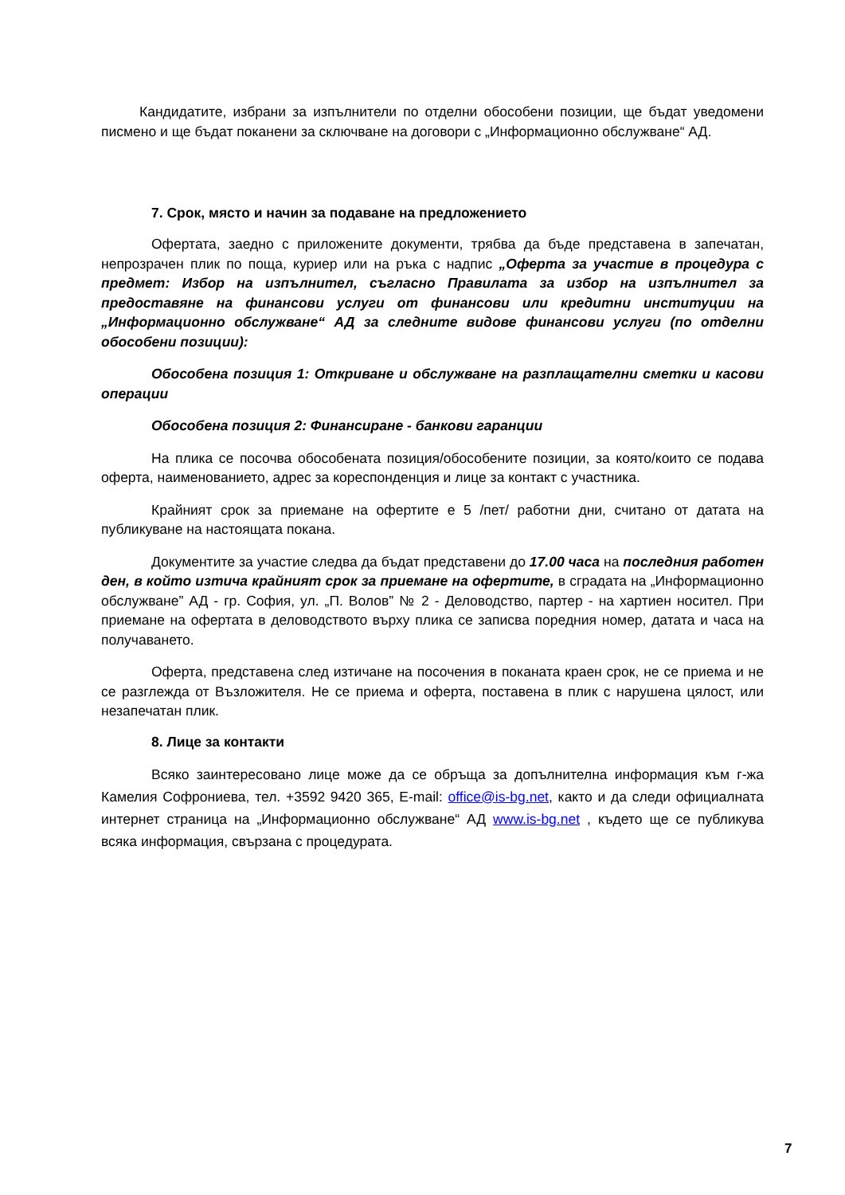Кандидатите, избрани за изпълнители по отделни обособени позиции, ще бъдат уведомени писмено и ще бъдат поканени за сключване на договори с „Информационно обслужване“ АД.
7. Срок, място и начин за подаване на предложението
Офертата, заедно с приложените документи, трябва да бъде представена в запечатан, непрозрачен плик по поща, куриер или на ръка с надпис „Оферта за участие в процедура с предмет: Избор на изпълнител, съгласно Правилата за избор на изпълнител за предоставяне на финансови услуги от финансови или кредитни институции на „Информационно обслужване“ АД за следните видове финансови услуги (по отделни обособени позиции):
Обособена позиция 1: Откриване и обслужване на разплащателни сметки и касови операции
Обособена позиция 2: Финансиране - банкови гаранции
На плика се посочва обособената позиция/обособените позиции, за която/които се подава оферта, наименованието, адрес за кореспонденция и лице за контакт с участника.
Крайният срок за приемане на офертите е 5 /пет/ работни дни, считано от датата на публикуване на настоящата покана.
Документите за участие следва да бъдат представени до 17.00 часа на последния работен ден, в който изтича крайният срок за приемане на офертите, в сградата на „Информационно обслужване” АД - гр. София, ул. „П. Волов” № 2 - Деловодство, партер - на хартиен носител. При приемане на офертата в деловодството върху плика се записва поредния номер, датата и часа на получаването.
Оферта, представена след изтичане на посочения в поканата краен срок, не се приема и не се разглежда от Възложителя. Не се приема и оферта, поставена в плик с нарушена цялост, или незапечатан плик.
8. Лице за контакти
Всяко заинтересовано лице може да се обръща за допълнителна информация към г-жа Камелия Софрониева, тел. +3592 9420 365, E-mail: office@is-bg.net, както и да следи официалната интернет страница на „Информационно обслужване“ АД www.is-bg.net , където ще се публикува всяка информация, свързана с процедурата.
7